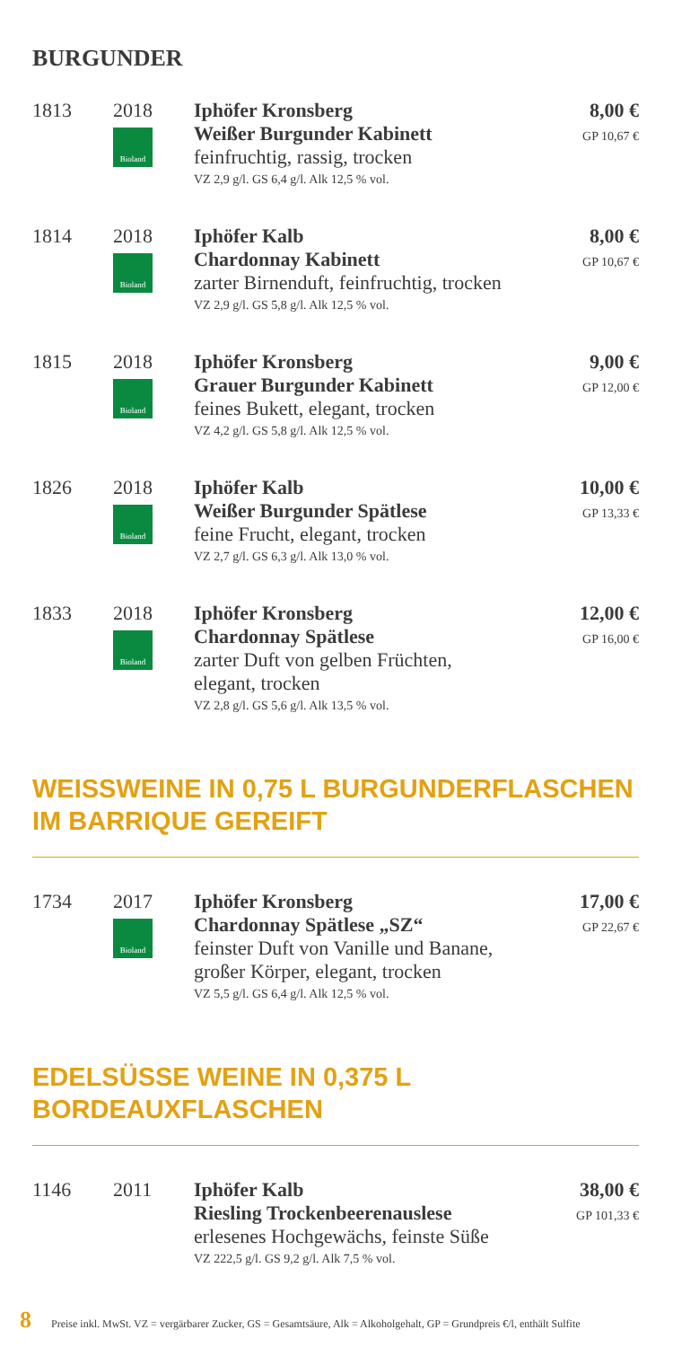BURGUNDER
| 1813 | 2018 Bioland | Iphöfer Kronsberg Weißer Burgunder Kabinett feinfruchtig, rassig, trocken VZ 2,9 g/l. GS 6,4 g/l. Alk 12,5 % vol. | 8,00 € GP 10,67 € |
| 1814 | 2018 Bioland | Iphöfer Kalb Chardonnay Kabinett zarter Birnenduft, feinfruchtig, trocken VZ 2,9 g/l. GS 5,8 g/l. Alk 12,5 % vol. | 8,00 € GP 10,67 € |
| 1815 | 2018 Bioland | Iphöfer Kronsberg Grauer Burgunder Kabinett feines Bukett, elegant, trocken VZ 4,2 g/l. GS 5,8 g/l. Alk 12,5 % vol. | 9,00 € GP 12,00 € |
| 1826 | 2018 Bioland | Iphöfer Kalb Weißer Burgunder Spätlese feine Frucht, elegant, trocken VZ 2,7 g/l. GS 6,3 g/l. Alk 13,0 % vol. | 10,00 € GP 13,33 € |
| 1833 | 2018 Bioland | Iphöfer Kronsberg Chardonnay Spätlese zarter Duft von gelben Früchten, elegant, trocken VZ 2,8 g/l. GS 5,6 g/l. Alk 13,5 % vol. | 12,00 € GP 16,00 € |
WEISSWEINE IN 0,75 L BURGUNDERFLASCHEN
IM BARRIQUE GEREIFT
| 1734 | 2017 Bioland | Iphöfer Kronsberg Chardonnay Spätlese „SZ“ feinster Duft von Vanille und Banane, großer Körper, elegant, trocken VZ 5,5 g/l. GS 6,4 g/l. Alk 12,5 % vol. | 17,00 € GP 22,67 € |
EDELSÜSSE WEINE IN 0,375 L
BORDEAUXFLASCHEN
| 1146 | 2011 | Iphöfer Kalb Riesling Trockenbeerenauslese erlesenes Hochgewächs, feinste Süße VZ 222,5 g/l. GS 9,2 g/l. Alk 7,5 % vol. | 38,00 € GP 101,33 € |
8 Preise inkl. MwSt. VZ = vergärbarer Zucker, GS = Gesamtsäure, Alk = Alkoholgehalt, GP = Grundpreis €/l, enthält Sulfite